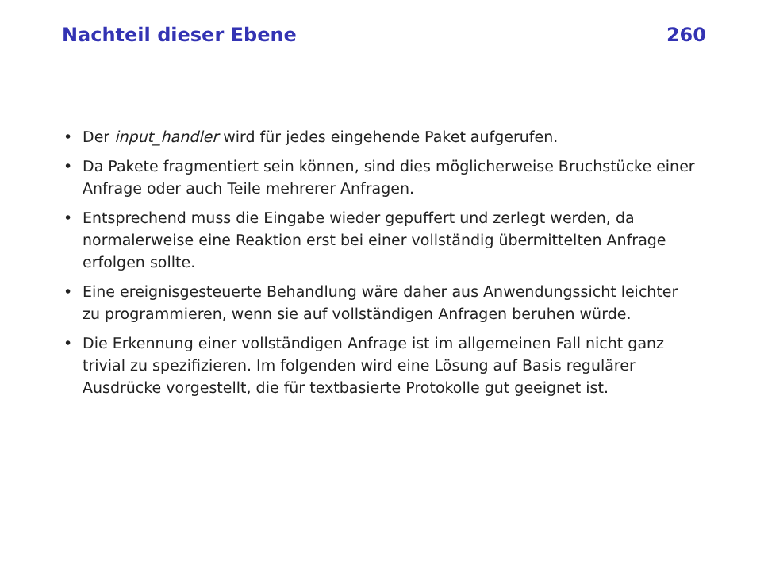Nachteil dieser Ebene 260
• Der input_handler wird für jedes eingehende Paket aufgerufen.
• Da Pakete fragmentiert sein können, sind dies möglicherweise Bruchstücke einer Anfrage oder auch Teile mehrerer Anfragen.
• Entsprechend muss die Eingabe wieder gepuffert und zerlegt werden, da normalerweise eine Reaktion erst bei einer vollständig übermittelten Anfrage erfolgen sollte.
• Eine ereignisgesteuerte Behandlung wäre daher aus Anwendungssicht leichter zu programmieren, wenn sie auf vollständigen Anfragen beruhen würde.
• Die Erkennung einer vollständigen Anfrage ist im allgemeinen Fall nicht ganz trivial zu spezifizieren. Im folgenden wird eine Lösung auf Basis regulärer Ausdrücke vorgestellt, die für textbasierte Protokolle gut geeignet ist.